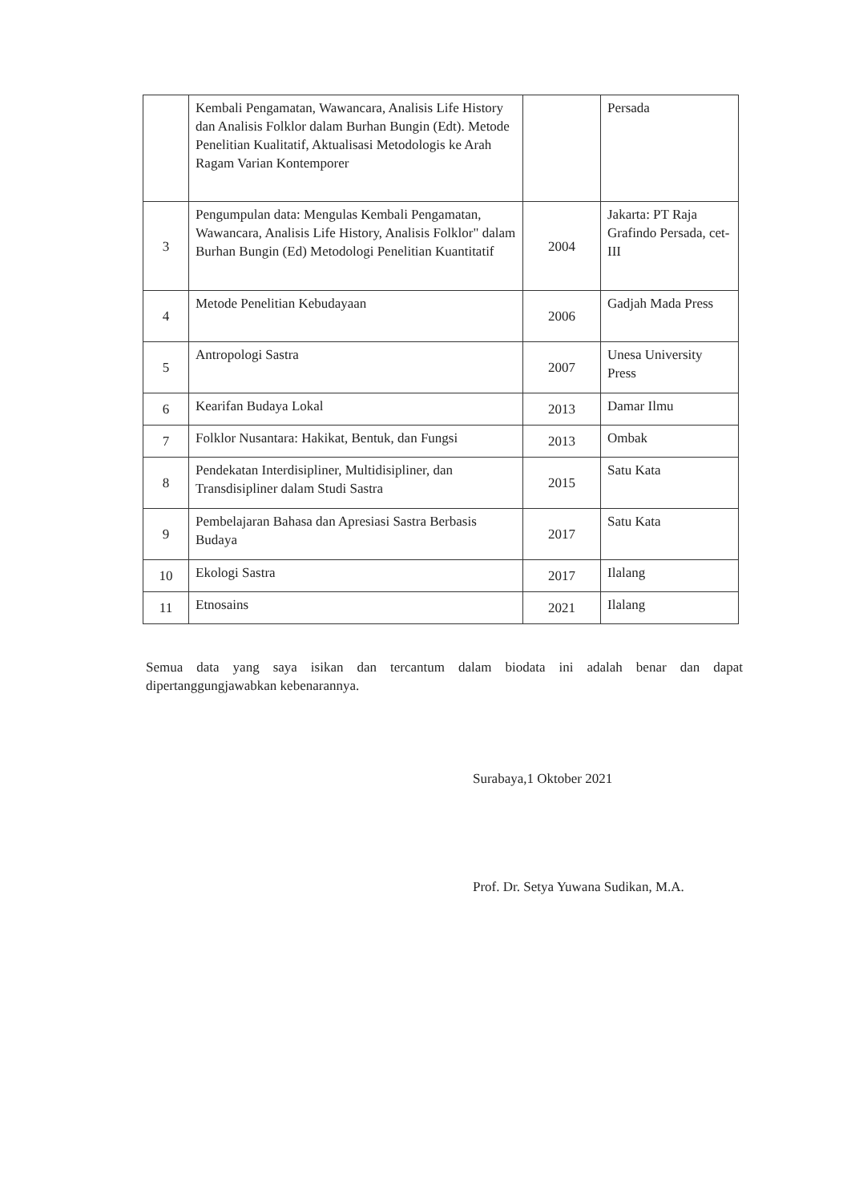| | Kembali Pengamatan, Wawancara, Analisis Life History dan Analisis Folklor dalam Burhan Bungin (Edt). Metode Penelitian Kualitatif, Aktualisasi Metodologis ke Arah Ragam Varian Kontemporer | | Persada |
| 3 | Pengumpulan data: Mengulas Kembali Pengamatan, Wawancara, Analisis Life History, Analisis Folklor" dalam Burhan Bungin (Ed) Metodologi Penelitian Kuantitatif | 2004 | Jakarta: PT Raja Grafindo Persada, cet-III |
| 4 | Metode Penelitian Kebudayaan | 2006 | Gadjah Mada Press |
| 5 | Antropologi Sastra | 2007 | Unesa University Press |
| 6 | Kearifan Budaya Lokal | 2013 | Damar Ilmu |
| 7 | Folklor Nusantara: Hakikat, Bentuk, dan Fungsi | 2013 | Ombak |
| 8 | Pendekatan Interdisipliner, Multidisipliner, dan Transdisipliner dalam Studi Sastra | 2015 | Satu Kata |
| 9 | Pembelajaran Bahasa dan Apresiasi Sastra Berbasis Budaya | 2017 | Satu Kata |
| 10 | Ekologi Sastra | 2017 | Ilalang |
| 11 | Etnosains | 2021 | Ilalang |
Semua data yang saya isikan dan tercantum dalam biodata ini adalah benar dan dapat dipertanggungjawabkan kebenarannya.
Surabaya,1 Oktober 2021
Prof. Dr. Setya Yuwana Sudikan, M.A.